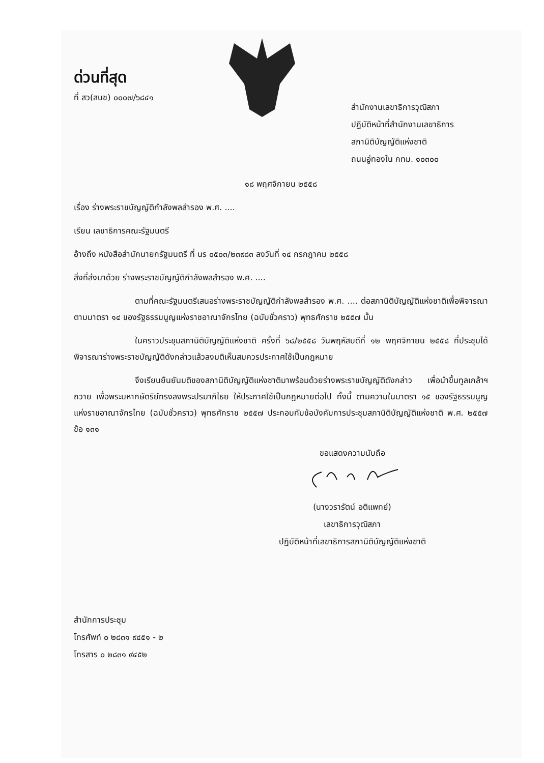ด่วนที่สุด
ที่ สว(สนช) ๐๐๐๗/๖๘๔๑
สำนักงานเลขาธิการวุฒิสภา
ปฏิบัติหน้าที่สำนักงานเลขาธิการ
สภานิติบัญญัติแห่งชาติ
ถนนอู่ทองใน กทม. ๑๐๓๐๐
๑๘ พฤศจิกายน ๒๕๕๘
เรื่อง ร่างพระราชบัญญัติกำลังพลสำรอง พ.ศ. ....
เรียน เลขาธิการคณะรัฐมนตรี
อ้างถึง หนังสือสำนักนายกรัฐมนตรี ที่ นร ๐๕๐๓/๒๓๙๘๓ ลงวันที่ ๑๔ กรกฎาคม ๒๕๕๘
สิ่งที่ส่งมาด้วย ร่างพระราชบัญญัติกำลังพลสำรอง พ.ศ. ....
ตามที่คณะรัฐมนตรีเสนอร่างพระราชบัญญัติกำลังพลสำรอง พ.ศ. .... ต่อสภานิติบัญญัติแห่งชาติเพื่อพิจารณาตามมาตรา ๑๔ ของรัฐธรรมนูญแห่งราชอาณาจักรไทย (ฉบับชั่วคราว) พุทธศักราช ๒๕๕๗ นั้น
ในคราวประชุมสภานิติบัญญัติแห่งชาติ ครั้งที่ ๖๘/๒๕๕๘ วันพฤหัสบดีที่ ๑๒ พฤศจิกายน ๒๕๕๘ ที่ประชุมได้พิจารณาร่างพระราชบัญญัติดังกล่าวแล้วลงมติเห็นสมควรประกาศใช้เป็นกฎหมาย
จึงเรียนยืนยันมติของสภานิติบัญญัติแห่งชาติมาพร้อมด้วยร่างพระราชบัญญัติดังกล่าว เพื่อนำขึ้นทูลเกล้าฯ ถวาย เพื่อพระมหากษัตริย์ทรงลงพระปรมาภิไธย ให้ประกาศใช้เป็นกฎหมายต่อไป ทั้งนี้ ตามความในมาตรา ๑๕ ของรัฐธรรมนูญแห่งราชอาณาจักรไทย (ฉบับชั่วคราว) พุทธศักราช ๒๕๕๗ ประกอบกับข้อบังคับการประชุมสภานิติบัญญัติแห่งชาติ พ.ศ. ๒๕๕๗ ข้อ ๑๓๑
ขอแสดงความนับถือ
(นางวรารัตน์ อติแพทย์)
เลขาธิการวุฒิสภา
ปฏิบัติหน้าที่เลขาธิการสภานิติบัญญัติแห่งชาติ
สำนักการประชุม
โทรศัพท์ ๐ ๒๘๓๑ ๙๔๕๑ - ๒
โทรสาร ๐ ๒๘๓๑ ๙๔๕๒